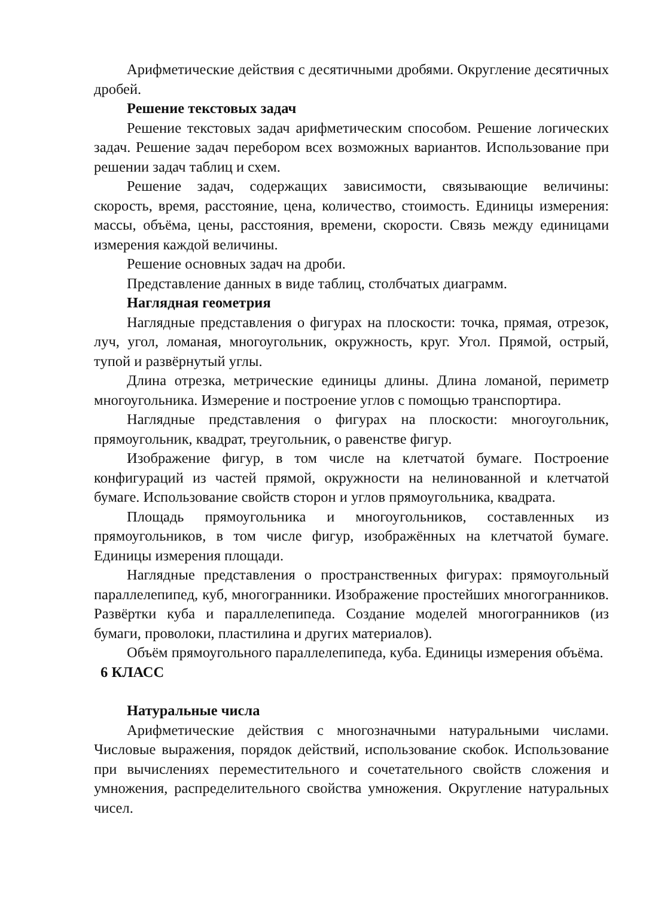Арифметические действия с десятичными дробями. Округление десятичных дробей.
Решение текстовых задач
Решение текстовых задач арифметическим способом. Решение логических задач. Решение задач перебором всех возможных вариантов. Использование при решении задач таблиц и схем.
Решение задач, содержащих зависимости, связывающие величины: скорость, время, расстояние, цена, количество, стоимость. Единицы измерения: массы, объёма, цены, расстояния, времени, скорости. Связь между единицами измерения каждой величины.
Решение основных задач на дроби.
Представление данных в виде таблиц, столбчатых диаграмм.
Наглядная геометрия
Наглядные представления о фигурах на плоскости: точка, прямая, отрезок, луч, угол, ломаная, многоугольник, окружность, круг. Угол. Прямой, острый, тупой и развёрнутый углы.
Длина отрезка, метрические единицы длины. Длина ломаной, периметр многоугольника. Измерение и построение углов с помощью транспортира.
Наглядные представления о фигурах на плоскости: многоугольник, прямоугольник, квадрат, треугольник, о равенстве фигур.
Изображение фигур, в том числе на клетчатой бумаге. Построение конфигураций из частей прямой, окружности на нелинованной и клетчатой бумаге. Использование свойств сторон и углов прямоугольника, квадрата.
Площадь прямоугольника и многоугольников, составленных из прямоугольников, в том числе фигур, изображённых на клетчатой бумаге. Единицы измерения площади.
Наглядные представления о пространственных фигурах: прямоугольный параллелепипед, куб, многогранники. Изображение простейших многогранников. Развёртки куба и параллелепипеда. Создание моделей многогранников (из бумаги, проволоки, пластилина и других материалов).
Объём прямоугольного параллелепипеда, куба. Единицы измерения объёма.
6 КЛАСС
Натуральные числа
Арифметические действия с многозначными натуральными числами. Числовые выражения, порядок действий, использование скобок. Использование при вычислениях переместительного и сочетательного свойств сложения и умножения, распределительного свойства умножения. Округление натуральных чисел.